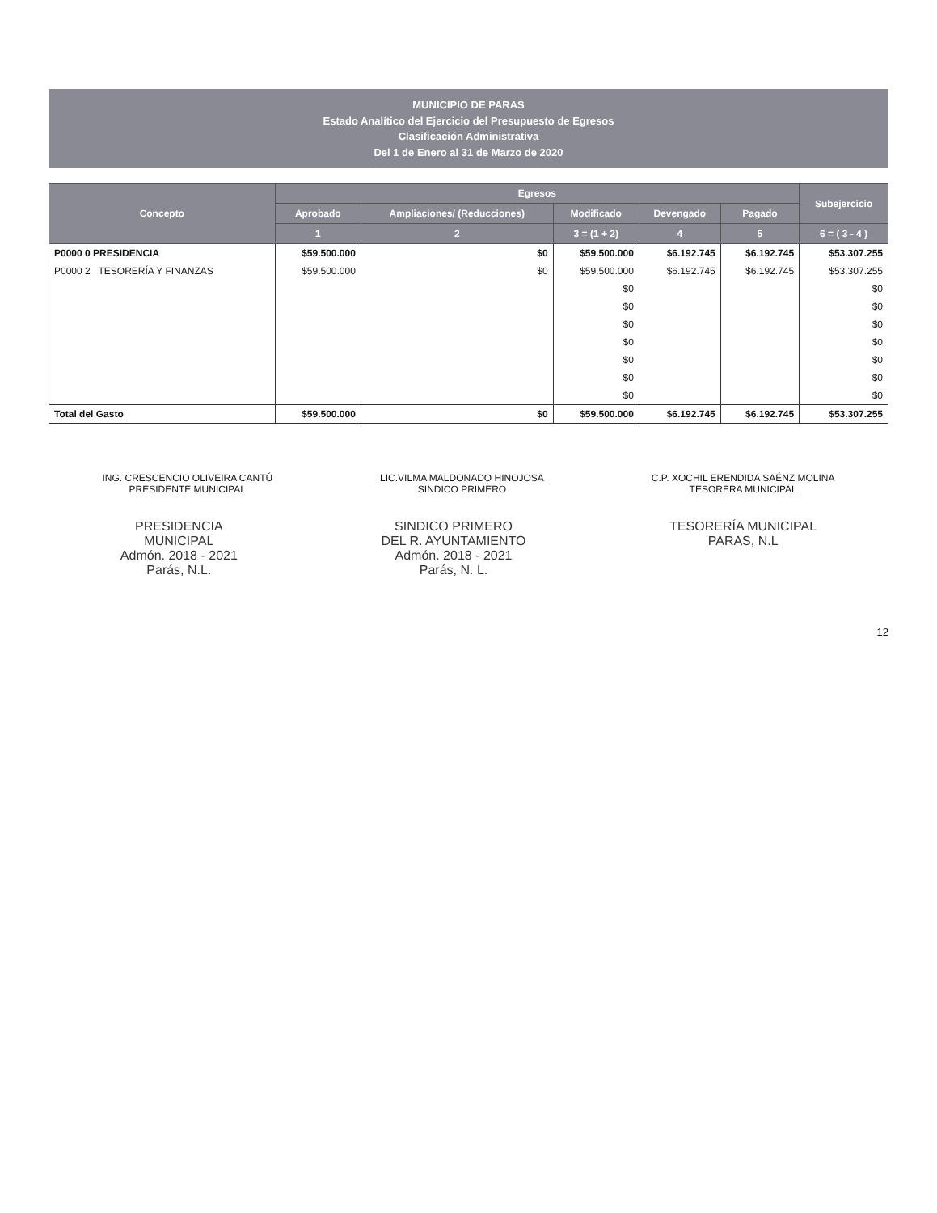MUNICIPIO DE PARAS
Estado Analítico del Ejercicio del Presupuesto de Egresos
Clasificación Administrativa
Del 1 de Enero al 31 de Marzo de 2020
| Concepto | Egresos | | | | | Subejercicio |
| --- | --- | --- | --- | --- | --- | --- |
| | Aprobado | Ampliaciones/ (Reducciones) | Modificado | Devengado | Pagado | |
| | 1 | 2 | 3 = (1 + 2) | 4 | 5 | 6 = ( 3 - 4 ) |
| P0000 0 PRESIDENCIA | $59.500.000 | $0 | $59.500.000 | $6.192.745 | $6.192.745 | $53.307.255 |
| P0000 2 TESORERÍA Y FINANZAS | $59.500.000 | $0 | $59.500.000 | $6.192.745 | $6.192.745 | $53.307.255 |
| | | | $0 | | | $0 |
| | | | $0 | | | $0 |
| | | | $0 | | | $0 |
| | | | $0 | | | $0 |
| | | | $0 | | | $0 |
| | | | $0 | | | $0 |
| | | | $0 | | | $0 |
| Total del Gasto | $59.500.000 | $0 | $59.500.000 | $6.192.745 | $6.192.745 | $53.307.255 |
ING. CRESCENCIO OLIVEIRA CANTÚ
PRESIDENTE MUNICIPAL
LIC.VILMA MALDONADO HINOJOSA
SINDICO PRIMERO
C.P. XOCHIL ERENDIDA SAÉNZ MOLINA
TESORERA MUNICIPAL
PRESIDENCIA
MUNICIPAL
Admón. 2018 - 2021
Parás, N.L.
SINDICO PRIMERO
DEL R. AYUNTAMIENTO
Admón. 2018 - 2021
Parás, N. L.
TESORERÍA MUNICIPAL
PARAS, N.L
12